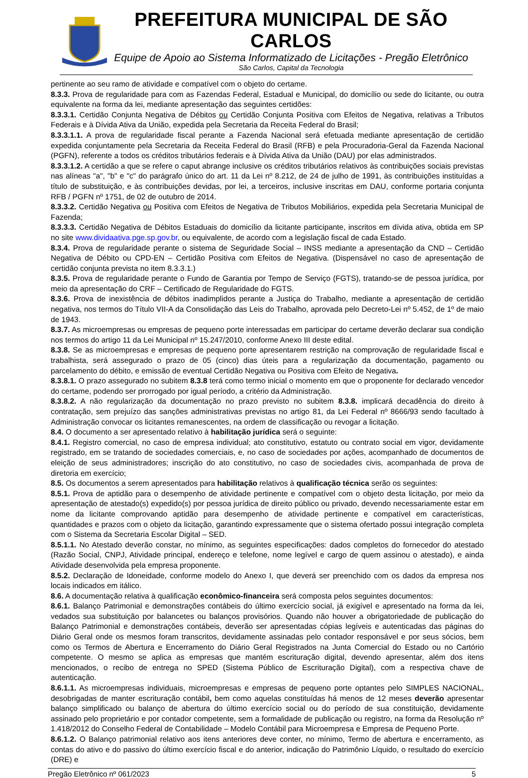PREFEITURA MUNICIPAL DE SÃO CARLOS
Equipe de Apoio ao Sistema Informatizado de Licitações - Pregão Eletrônico
São Carlos, Capital da Tecnologia
pertinente ao seu ramo de atividade e compatível com o objeto do certame.
8.3.3. Prova de regularidade para com as Fazendas Federal, Estadual e Municipal, do domicílio ou sede do licitante, ou outra equivalente na forma da lei, mediante apresentação das seguintes certidões:
8.3.3.1. Certidão Conjunta Negativa de Débitos ou Certidão Conjunta Positiva com Efeitos de Negativa, relativas a Tributos Federais e à Dívida Ativa da União, expedida pela Secretaria da Receita Federal do Brasil;
8.3.3.1.1. A prova de regularidade fiscal perante a Fazenda Nacional será efetuada mediante apresentação de certidão expedida conjuntamente pela Secretaria da Receita Federal do Brasil (RFB) e pela Procuradoria-Geral da Fazenda Nacional (PGFN), referente a todos os créditos tributários federais e à Dívida Ativa da União (DAU) por elas administrados.
8.3.3.1.2. A certidão a que se refere o caput abrange inclusive os créditos tributários relativos às contribuições sociais previstas nas alíneas "a", "b" e "c" do parágrafo único do art. 11 da Lei nº 8.212, de 24 de julho de 1991, às contribuições instituídas a título de substituição, e às contribuições devidas, por lei, a terceiros, inclusive inscritas em DAU, conforme portaria conjunta RFB / PGFN nº 1751, de 02 de outubro de 2014.
8.3.3.2. Certidão Negativa ou Positiva com Efeitos de Negativa de Tributos Mobiliários, expedida pela Secretaria Municipal de Fazenda;
8.3.3.3. Certidão Negativa de Débitos Estaduais do domicílio da licitante participante, inscritos em dívida ativa, obtida em SP no site www.dividaativa.pge.sp.gov.br, ou equivalente, de acordo com a legislação fiscal de cada Estado.
8.3.4. Prova de regularidade perante o sistema de Seguridade Social – INSS mediante a apresentação da CND – Certidão Negativa de Débito ou CPD-EN – Certidão Positiva com Efeitos de Negativa. (Dispensável no caso de apresentação de certidão conjunta prevista no item 8.3.3.1.)
8.3.5. Prova de regularidade perante o Fundo de Garantia por Tempo de Serviço (FGTS), tratando-se de pessoa jurídica, por meio da apresentação do CRF – Certificado de Regularidade do FGTS.
8.3.6. Prova de inexistência de débitos inadimplidos perante a Justiça do Trabalho, mediante a apresentação de certidão negativa, nos termos do Título VII-A da Consolidação das Leis do Trabalho, aprovada pelo Decreto-Lei nº 5.452, de 1º de maio de 1943.
8.3.7. As microempresas ou empresas de pequeno porte interessadas em participar do certame deverão declarar sua condição nos termos do artigo 11 da Lei Municipal nº 15.247/2010, conforme Anexo III deste edital.
8.3.8. Se as microempresas e empresas de pequeno porte apresentarem restrição na comprovação de regularidade fiscal e trabalhista, será assegurado o prazo de 05 (cinco) dias úteis para a regularização da documentação, pagamento ou parcelamento do débito, e emissão de eventual Certidão Negativa ou Positiva com Efeito de Negativa.
8.3.8.1. O prazo assegurado no subitem 8.3.8 terá como termo inicial o momento em que o proponente for declarado vencedor do certame, podendo ser prorrogado por igual período, a critério da Administração.
8.3.8.2. A não regularização da documentação no prazo previsto no subitem 8.3.8. implicará decadência do direito à contratação, sem prejuízo das sanções administrativas previstas no artigo 81, da Lei Federal nº 8666/93 sendo facultado à Administração convocar os licitantes remanescentes, na ordem de classificação ou revogar a licitação.
8.4. O documento a ser apresentado relativo à habilitação jurídica será o seguinte:
8.4.1. Registro comercial, no caso de empresa individual; ato constitutivo, estatuto ou contrato social em vigor, devidamente registrado, em se tratando de sociedades comerciais, e, no caso de sociedades por ações, acompanhado de documentos de eleição de seus administradores; inscrição do ato constitutivo, no caso de sociedades civis, acompanhada de prova de diretoria em exercício;
8.5. Os documentos a serem apresentados para habilitação relativos à qualificação técnica serão os seguintes:
8.5.1. Prova de aptidão para o desempenho de atividade pertinente e compatível com o objeto desta licitação, por meio da apresentação de atestado(s) expedido(s) por pessoa jurídica de direito público ou privado, devendo necessariamente estar em nome da licitante comprovando aptidão para desempenho de atividade pertinente e compatível em características, quantidades e prazos com o objeto da licitação, garantindo expressamente que o sistema ofertado possui integração completa com o Sistema da Secretaria Escolar Digital – SED.
8.5.1.1. No Atestado deverão constar, no mínimo, as seguintes especificações: dados completos do fornecedor do atestado (Razão Social, CNPJ, Atividade principal, endereço e telefone, nome legível e cargo de quem assinou o atestado), e ainda Atividade desenvolvida pela empresa proponente.
8.5.2. Declaração de Idoneidade, conforme modelo do Anexo I, que deverá ser preenchido com os dados da empresa nos locais indicados em itálico.
8.6. A documentação relativa à qualificação econômico-financeira será composta pelos seguintes documentos:
8.6.1. Balanço Patrimonial e demonstrações contábeis do último exercício social, já exigível e apresentado na forma da lei, vedados sua substituição por balancetes ou balanços provisórios. Quando não houver a obrigatoriedade de publicação do Balanço Patrimonial e demonstrações contábeis, deverão ser apresentadas cópias legíveis e autenticadas das páginas do Diário Geral onde os mesmos foram transcritos, devidamente assinadas pelo contador responsável e por seus sócios, bem como os Termos de Abertura e Encerramento do Diário Geral Registrados na Junta Comercial do Estado ou no Cartório competente. O mesmo se aplica as empresas que mantém escrituração digital, devendo apresentar, além dos itens mencionados, o recibo de entrega no SPED (Sistema Público de Escrituração Digital), com a respectiva chave de autenticação.
8.6.1.1. As microempresas individuais, microempresas e empresas de pequeno porte optantes pelo SIMPLES NACIONAL, desobrigadas de manter escrituração contábil, bem como aquelas constituídas há menos de 12 meses deverão apresentar balanço simplificado ou balanço de abertura do último exercício social ou do período de sua constituição, devidamente assinado pelo proprietário e por contador competente, sem a formalidade de publicação ou registro, na forma da Resolução nº 1.418/2012 do Conselho Federal de Contabilidade – Modelo Contábil para Microempresa e Empresa de Pequeno Porte.
8.6.1.2. O Balanço patrimonial relativo aos itens anteriores deve conter, no mínimo, Termo de abertura e encerramento, as contas do ativo e do passivo do último exercício fiscal e do anterior, indicação do Patrimônio Líquido, o resultado do exercício (DRE) e
Pregão Eletrônico nº 061/2023 5